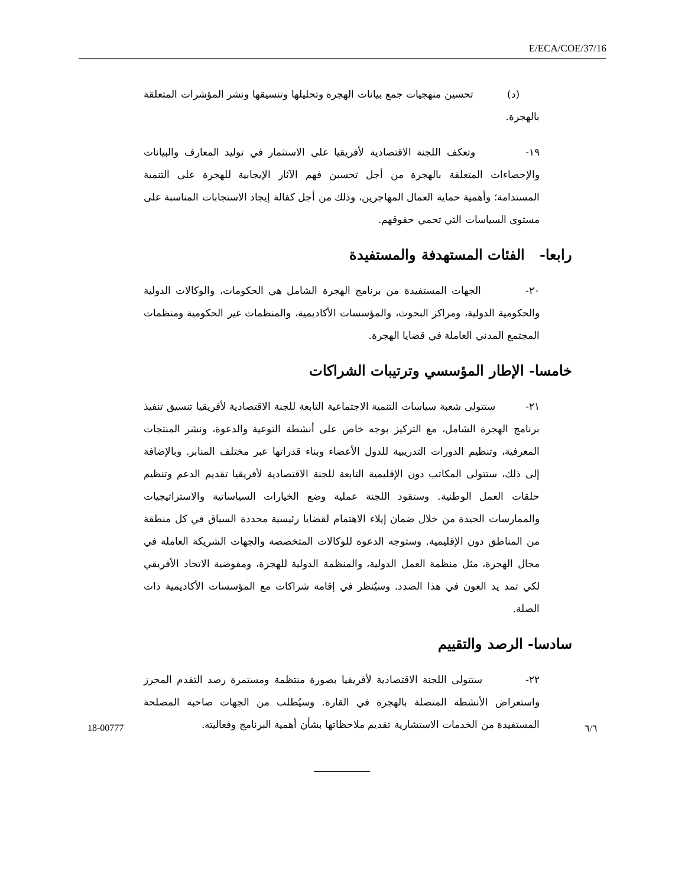E/ECA/COE/37/16
(د) تحسين منهجيات جمع بيانات الهجرة وتحليلها وتنسيقها ونشر المؤشرات المتعلقة بالهجرة.
١٩- وتعكف اللجنة الاقتصادية لأفريقيا على الاستثمار في توليد المعارف والبيانات والإحصاءات المتعلقة بالهجرة من أجل تحسين فهم الآثار الإيجابية للهجرة على التنمية المستدامة؛ وأهمية حماية العمال المهاجرين، وذلك من أجل كفالة إيجاد الاستجابات المناسبة على مستوى السياسات التي تحمي حقوقهم.
رابعا- الفئات المستهدفة والمستفيدة
٢٠- الجهات المستفيدة من برنامج الهجرة الشامل هي الحكومات، والوكالات الدولية والحكومية الدولية، ومراكز البحوث، والمؤسسات الأكاديمية، والمنظمات غير الحكومية ومنظمات المجتمع المدني العاملة في قضايا الهجرة.
خامسا- الإطار المؤسسي وترتيبات الشراكات
٢١- ستتولى شعبة سياسات التنمية الاجتماعية التابعة للجنة الاقتصادية لأفريقيا تنسيق تنفيذ برنامج الهجرة الشامل، مع التركيز بوجه خاص على أنشطة التوعية والدعوة، ونشر المنتجات المعرفية، وتنظيم الدورات التدريبية للدول الأعضاء وبناء قدراتها عبر مختلف المنابر. وبالإضافة إلى ذلك، ستتولى المكاتب دون الإقليمية التابعة للجنة الاقتصادية لأفريقيا تقديم الدعم وتنظيم حلقات العمل الوطنية. وستقود اللجنة عملية وضع الخيارات السياساتية والاستراتيجيات والممارسات الجيدة من خلال ضمان إيلاء الاهتمام لقضايا رئيسية محددة السياق في كل منطقة من المناطق دون الإقليمية. وستوجه الدعوة للوكالات المتخصصة والجهات الشريكة العاملة في مجال الهجرة، مثل منظمة العمل الدولية، والمنظمة الدولية للهجرة، ومفوضية الاتحاد الأفريقي لكي تمد يد العون في هذا الصدد. وسيُنظر في إقامة شراكات مع المؤسسات الأكاديمية ذات الصلة.
سادسا- الرصد والتقييم
٢٢- ستتولى اللجنة الاقتصادية لأفريقيا بصورة منتظمة ومستمرة رصد التقدم المحرز واستعراض الأنشطة المتصلة بالهجرة في القارة. وسيُطلب من الجهات صاحبة المصلحة المستفيدة من الخدمات الاستشارية تقديم ملاحظاتها بشأن أهمية البرنامج وفعاليته.
18-00777 ٦/٦